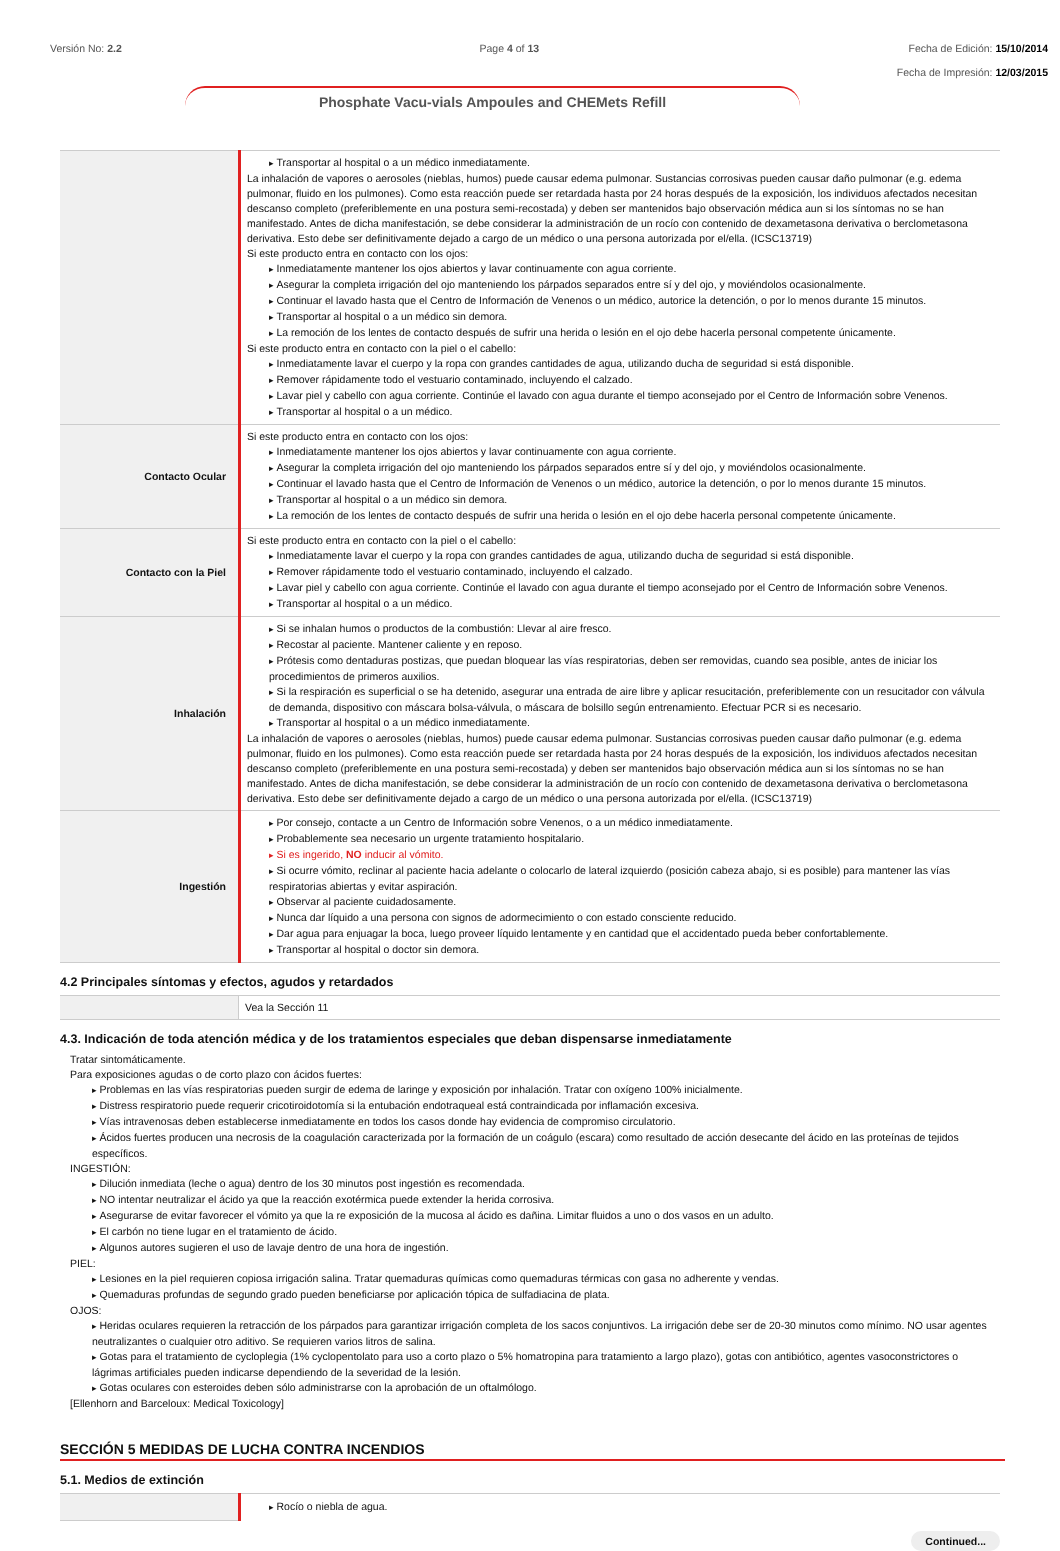Versión No: 2.2 Page 4 of 13 Fecha de Edición: 15/10/2014
Fecha de Impresión: 12/03/2015
Phosphate Vacu-vials Ampoules and CHEMets Refill
| | Transportar al hospital o a un médico inmediatamente. La inhalación de vapores o aerosoles (nieblas, humos) puede causar edema pulmonar. Sustancias corrosivas pueden causar daño pulmonar (e.g. edema pulmonar, fluido en los pulmones). Como esta reacción puede ser retardada hasta por 24 horas después de la exposición, los individuos afectados necesitan descanso completo (preferiblemente en una postura semi-recostada) y deben ser mantenidos bajo observación médica aun si los síntomas no se han manifestado. Antes de dicha manifestación, se debe considerar la administración de un rocío con contenido de dexametasona derivativa o berclometasona derivativa. Esto debe ser definitivamente dejado a cargo de un médico o una persona autorizada por el/ella. (ICSC13719) Si este producto entra en contacto con los ojos: Inmediatamente mantener los ojos abiertos y lavar continuamente con agua corriente. Asegurar la completa irrigación del ojo manteniendo los párpados separados entre sí y del ojo, y moviéndolos ocasionalmente. Continuar el lavado hasta que el Centro de Información de Venenos o un médico, autorice la detención, o por lo menos durante 15 minutos. Transportar al hospital o a un médico sin demora. La remoción de los lentes de contacto después de sufrir una herida o lesión en el ojo debe hacerla personal competente únicamente. Si este producto entra en contacto con la piel o el cabello: Inmediatamente lavar el cuerpo y la ropa con grandes cantidades de agua, utilizando ducha de seguridad si está disponible. Remover rápidamente todo el vestuario contaminado, incluyendo el calzado. Lavar piel y cabello con agua corriente. Continúe el lavado con agua durante el tiempo aconsejado por el Centro de Información sobre Venenos. Transportar al hospital o a un médico. |
| Contacto Ocular | Si este producto entra en contacto con los ojos: Inmediatamente mantener los ojos abiertos y lavar continuamente con agua corriente. Asegurar la completa irrigación del ojo manteniendo los párpados separados entre sí y del ojo, y moviéndolos ocasionalmente. Continuar el lavado hasta que el Centro de Información de Venenos o un médico, autorice la detención, o por lo menos durante 15 minutos. Transportar al hospital o a un médico sin demora. La remoción de los lentes de contacto después de sufrir una herida o lesión en el ojo debe hacerla personal competente únicamente. |
| Contacto con la Piel | Si este producto entra en contacto con la piel o el cabello: Inmediatamente lavar el cuerpo y la ropa con grandes cantidades de agua, utilizando ducha de seguridad si está disponible. Remover rápidamente todo el vestuario contaminado, incluyendo el calzado. Lavar piel y cabello con agua corriente. Continúe el lavado con agua durante el tiempo aconsejado por el Centro de Información sobre Venenos. Transportar al hospital o a un médico. |
| Inhalación | Si se inhalan humos o productos de la combustión: Llevar al aire fresco. Recostar al paciente. Mantener caliente y en reposo. Prótesis como dentaduras postizas, que puedan bloquear las vías respiratorias, deben ser removidas, cuando sea posible, antes de iniciar los procedimientos de primeros auxilios. Si la respiración es superficial o se ha detenido, asegurar una entrada de aire libre y aplicar resucitación, preferiblemente con un resucitador con válvula de demanda, dispositivo con máscara bolsa-válvula, o máscara de bolsillo según entrenamiento. Efectuar PCR si es necesario. Transportar al hospital o a un médico inmediatamente. La inhalación de vapores o aerosoles (nieblas, humos) puede causar edema pulmonar. Sustancias corrosivas pueden causar daño pulmonar (e.g. edema pulmonar, fluido en los pulmones). Como esta reacción puede ser retardada hasta por 24 horas después de la exposición, los individuos afectados necesitan descanso completo (preferiblemente en una postura semi-recostada) y deben ser mantenidos bajo observación médica aun si los síntomas no se han manifestado. Antes de dicha manifestación, se debe considerar la administración de un rocío con contenido de dexametasona derivativa o berclometasona derivativa. Esto debe ser definitivamente dejado a cargo de un médico o una persona autorizada por el/ella. (ICSC13719) |
| Ingestión | Por consejo, contacte a un Centro de Información sobre Venenos, o a un médico inmediatamente. Probablemente sea necesario un urgente tratamiento hospitalario. Si es ingerido, NO inducir al vómito. Si ocurre vómito, reclinar al paciente hacia adelante o colocarlo de lateral izquierdo (posición cabeza abajo, si es posible) para mantener las vías respiratorias abiertas y evitar aspiración. Observar al paciente cuidadosamente. Nunca dar líquido a una persona con signos de adormecimiento o con estado consciente reducido. Dar agua para enjuagar la boca, luego proveer líquido lentamente y en cantidad que el accidentado pueda beber confortablemente. Transportar al hospital o doctor sin demora. |
4.2 Principales síntomas y efectos, agudos y retardados
| | Vea la Sección 11 |
4.3. Indicación de toda atención médica y de los tratamientos especiales que deban dispensarse inmediatamente
Tratar sintomáticamente.
Para exposiciones agudas o de corto plazo con ácidos fuertes:
Problemas en las vías respiratorias pueden surgir de edema de laringe y exposición por inhalación. Tratar con oxígeno 100% inicialmente.
Distress respiratorio puede requerir cricotiroidotomía si la entubación endotraqueal está contraindicada por inflamación excesiva.
Vías intravenosas deben establecerse inmediatamente en todos los casos donde hay evidencia de compromiso circulatorio.
Ácidos fuertes producen una necrosis de la coagulación caracterizada por la formación de un coágulo (escara) como resultado de acción desecante del ácido en las proteínas de tejidos específicos.
INGESTIÓN:
Dilución inmediata (leche o agua) dentro de los 30 minutos post ingestión es recomendada.
NO intentar neutralizar el ácido ya que la reacción exotérmica puede extender la herida corrosiva.
Asegurarse de evitar favorecer el vómito ya que la re exposición de la mucosa al ácido es dañina. Limitar fluidos a uno o dos vasos en un adulto.
El carbón no tiene lugar en el tratamiento de ácido.
Algunos autores sugieren el uso de lavaje dentro de una hora de ingestión.
PIEL:
Lesiones en la piel requieren copiosa irrigación salina. Tratar quemaduras químicas como quemaduras térmicas con gasa no adherente y vendas.
Quemaduras profundas de segundo grado pueden beneficiarse por aplicación tópica de sulfadiacina de plata.
OJOS:
Heridas oculares requieren la retracción de los párpados para garantizar irrigación completa de los sacos conjuntivos. La irrigación debe ser de 20-30 minutos como mínimo. NO usar agentes neutralizantes o cualquier otro aditivo. Se requieren varios litros de salina.
Gotas para el tratamiento de cycloplegia (1% cyclopentolato para uso a corto plazo o 5% homatropina para tratamiento a largo plazo), gotas con antibiótico, agentes vasoconstrictores o lágrimas artificiales pueden indicarse dependiendo de la severidad de la lesión.
Gotas oculares con esteroides deben sólo administrarse con la aprobación de un oftalmólogo.
[Ellenhorn and Barceloux: Medical Toxicology]
SECCIÓN 5 MEDIDAS DE LUCHA CONTRA INCENDIOS
5.1. Medios de extinción
| | Rocío o niebla de agua. |
Continued...